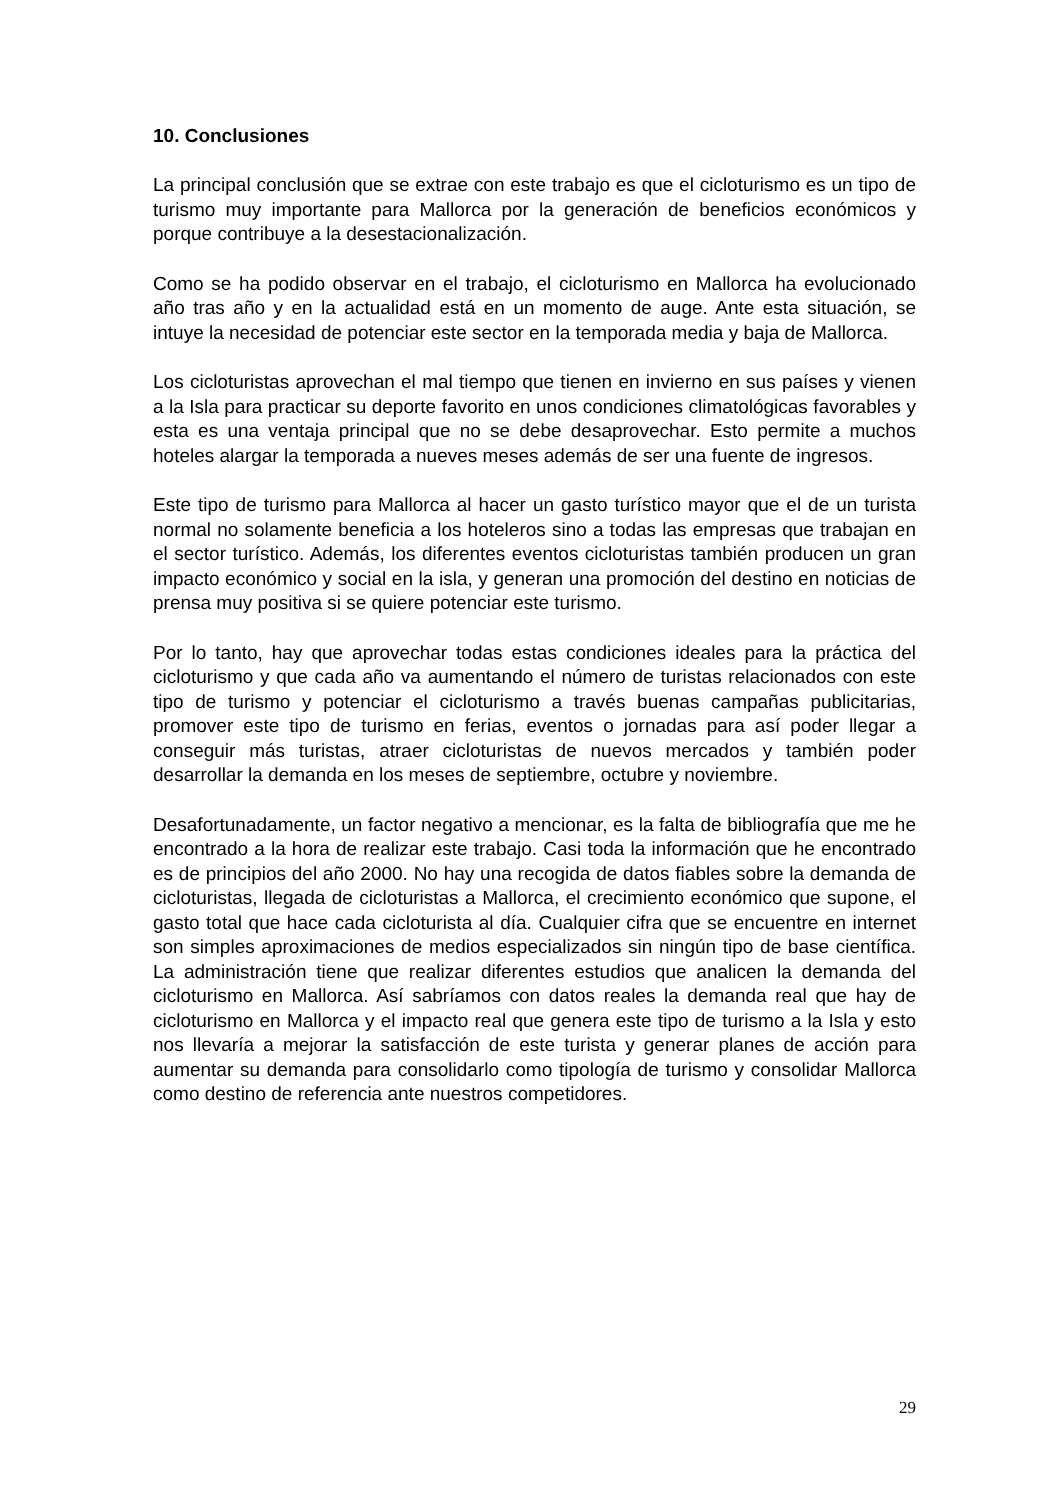10. Conclusiones
La principal conclusión que se extrae con este trabajo es que el cicloturismo es un tipo de turismo muy importante para Mallorca por la generación de beneficios económicos y porque contribuye a la desestacionalización.
Como se ha podido observar en el trabajo, el cicloturismo en Mallorca ha evolucionado año tras año y en la actualidad está en un momento de auge. Ante esta situación, se intuye la necesidad de potenciar este sector en la temporada media y baja de Mallorca.
Los cicloturistas aprovechan el mal tiempo que tienen en invierno en sus países y vienen a la Isla para practicar su deporte favorito en unos condiciones climatológicas favorables y esta es una ventaja principal que no se debe desaprovechar. Esto permite a muchos hoteles alargar la temporada a nueves meses además de ser una fuente de ingresos.
Este tipo de turismo para Mallorca al hacer un gasto turístico mayor que el de un turista normal no solamente beneficia a los hoteleros sino a todas las empresas que trabajan en el sector turístico. Además, los diferentes eventos cicloturistas también producen un gran impacto económico y social en la isla, y generan una promoción del destino en noticias de prensa muy positiva si se quiere potenciar este turismo.
Por lo tanto, hay que aprovechar todas estas condiciones ideales para la práctica del cicloturismo y que cada año va aumentando el número de turistas relacionados con este tipo de turismo y potenciar el cicloturismo a través buenas campañas publicitarias, promover este tipo de turismo en ferias, eventos o jornadas para así poder llegar a conseguir más turistas, atraer cicloturistas de nuevos mercados y también poder desarrollar la demanda en los meses de septiembre, octubre y noviembre.
Desafortunadamente, un factor negativo a mencionar, es la falta de bibliografía que me he encontrado a la hora de realizar este trabajo. Casi toda la información que he encontrado es de principios del año 2000. No hay una recogida de datos fiables sobre la demanda de cicloturistas, llegada de cicloturistas a Mallorca, el crecimiento económico que supone, el gasto total que hace cada cicloturista al día. Cualquier cifra que se encuentre en internet son simples aproximaciones de medios especializados sin ningún tipo de base científica. La administración tiene que realizar diferentes estudios que analicen la demanda del cicloturismo en Mallorca. Así sabríamos con datos reales la demanda real que hay de cicloturismo en Mallorca y el impacto real que genera este tipo de turismo a la Isla y esto nos llevaría a mejorar la satisfacción de este turista y generar planes de acción para aumentar su demanda para consolidarlo como tipología de turismo y consolidar Mallorca como destino de referencia ante nuestros competidores.
29